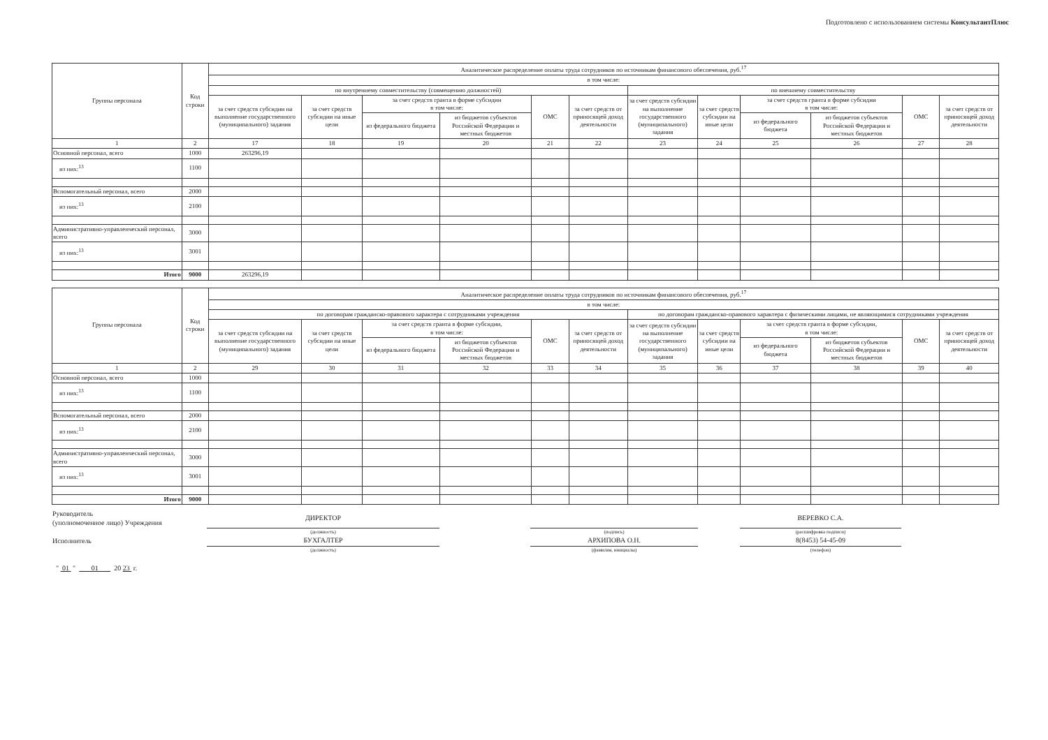Подготовлено с использованием системы КонсультантПлюс
| Группы персонала | Код строки | Аналитическое распределение оплаты труда сотрудников по источникам финансового обеспечения, руб.<sup>17</sup> | | | | | | | | | | | |
| --- | --- | --- | --- | --- | --- | --- | --- | --- | --- | --- | --- | --- | --- |
| | | в том числе: | | | | | | | | | | | |
| | | по внутреннему совместительству (совмещению должностей) | | | | | | по внешнему совместительству | | | | | |
| | | за счет средств субсидии на выполнение государственного (муниципального) задания | за счет средств субсидии на иные цели | за счет средств гранта в форме субсидии в том числе: | | ОМС | за счет средств от приносящей доход деятельности | за счет средств субсидии на выполнение государственного (муниципального) задания | за счет средств субсидии на иные цели | за счет средств гранта в форме субсидии в том числе: | | ОМС | за счет средств от приносящей доход деятельности |
| | | | | из федерального бюджета | из бюджетов субъектов Российской Федерации и местных бюджетов | | | | | из федерального бюджета | из бюджетов субъектов Российской Федерации и местных бюджетов | | |
| 1 | 2 | 17 | 18 | 19 | 20 | 21 | 22 | 23 | 24 | 25 | 26 | 27 | 28 |
| Основной персонал, всего | 1000 | 263296,19 | | | | | | | | | | | |
| из них:<sup>13</sup> | 1100 | | | | | | | | | | | | |
| Вспомогательный персонал, всего | 2000 | | | | | | | | | | | | |
| из них:<sup>13</sup> | 2100 | | | | | | | | | | | | |
| Административно-управленческий персонал, всего | 3000 | | | | | | | | | | | | |
| из них:<sup>13</sup> | 3001 | | | | | | | | | | | | |
| Итого | 9000 | 263296,19 | | | | | | | | | | | |
| Группы персонала | Код строки | Аналитическое распределение оплаты труда сотрудников по источникам финансового обеспечения, руб.<sup>17</sup> | | | | | | | | | | | |
| --- | --- | --- | --- | --- | --- | --- | --- | --- | --- | --- | --- | --- | --- |
| | | в том числе: | | | | | | | | | | | |
| | | по договорам гражданско-правового характера с сотрудниками учреждения | | | | | | по договорам гражданско-правового характера с физическими лицами, не являющимися сотрудниками учреждения | | | | | |
| | | за счет средств субсидии на выполнение государственного (муниципального) задания | за счет средств субсидии на иные цели | за счет средств гранта в форме субсидии, в том числе: | | ОМС | за счет средств от приносящей доход деятельности | за счет средств субсидии на выполнение государственного (муниципального) задания | за счет средств субсидии на иные цели | за счет средств гранта в форме субсидии, в том числе: | | ОМС | за счет средств от приносящей доход деятельности |
| | | | | из федерального бюджета | из бюджетов субъектов Российской Федерации и местных бюджетов | | | | | из федерального бюджета | из бюджетов субъектов Российской Федерации и местных бюджетов | | |
| 1 | 2 | 29 | 30 | 31 | 32 | 33 | 34 | 35 | 36 | 37 | 38 | 39 | 40 |
| Основной персонал, всего | 1000 | | | | | | | | | | | | |
| из них:<sup>13</sup> | 1100 | | | | | | | | | | | | |
| Вспомогательный персонал, всего | 2000 | | | | | | | | | | | | |
| из них:<sup>13</sup> | 2100 | | | | | | | | | | | | |
| Административно-управленческий персонал, всего | 3000 | | | | | | | | | | | | |
| из них:<sup>13</sup> | 3001 | | | | | | | | | | | | |
| Итого | 9000 | | | | | | | | | | | | |
| Руководитель (уполномоченное лицо) Учреждения | ДИРЕКТОР | | | | ВЕРЕВКО С.А. | |
| | (должность) | | (подпись) | | (расшифровка подписи) | |
| Исполнитель | БУХГАЛТЕР | | АРХИПОВА О.Н. | | 8(8453) 54-45-09 | |
| | (должность) | | (фамилия, инициалы) | | (телефон) | |
| " 01 " 01 20 23 г. | | | | | | |